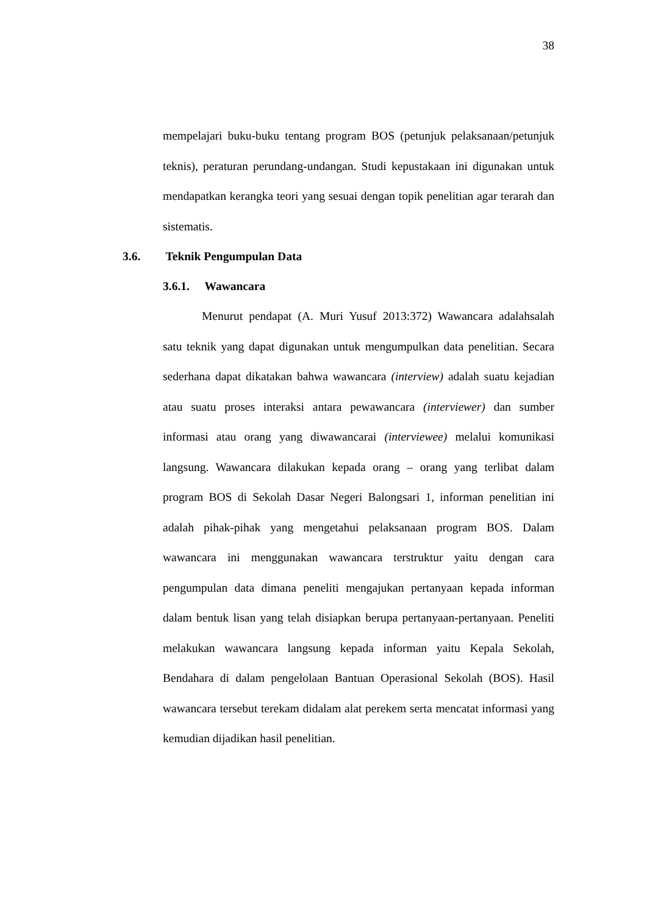38
mempelajari buku-buku tentang program BOS (petunjuk pelaksanaan/petunjuk teknis), peraturan perundang-undangan. Studi kepustakaan ini digunakan untuk mendapatkan kerangka teori yang sesuai dengan topik penelitian agar terarah dan sistematis.
3.6. Teknik Pengumpulan Data
3.6.1. Wawancara
Menurut pendapat (A. Muri Yusuf 2013:372) Wawancara adalahsalah satu teknik yang dapat digunakan untuk mengumpulkan data penelitian. Secara sederhana dapat dikatakan bahwa wawancara (interview) adalah suatu kejadian atau suatu proses interaksi antara pewawancara (interviewer) dan sumber informasi atau orang yang diwawancarai (interviewee) melalui komunikasi langsung. Wawancara dilakukan kepada orang – orang yang terlibat dalam program BOS di Sekolah Dasar Negeri Balongsari 1, informan penelitian ini adalah pihak-pihak yang mengetahui pelaksanaan program BOS. Dalam wawancara ini menggunakan wawancara terstruktur yaitu dengan cara pengumpulan data dimana peneliti mengajukan pertanyaan kepada informan dalam bentuk lisan yang telah disiapkan berupa pertanyaan-pertanyaan. Peneliti melakukan wawancara langsung kepada informan yaitu Kepala Sekolah, Bendahara di dalam pengelolaan Bantuan Operasional Sekolah (BOS). Hasil wawancara tersebut terekam didalam alat perekem serta mencatat informasi yang kemudian dijadikan hasil penelitian.